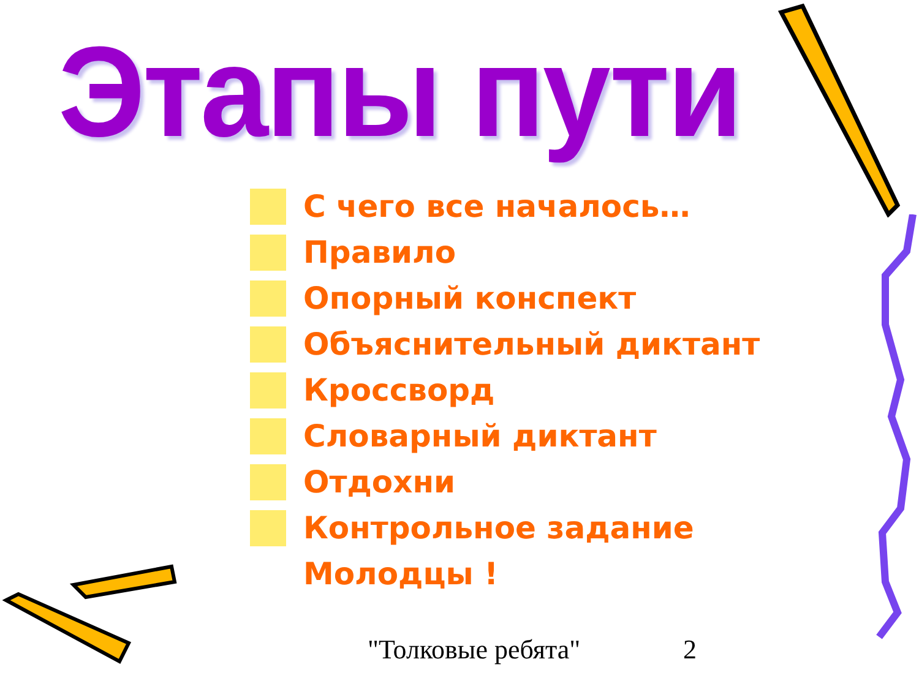Этапы пути
С чего все началось…
Правило
Опорный конспект
Объяснительный диктант
Кроссворд
Словарный диктант
Отдохни
Контрольное задание
Молодцы !
"Толковые ребята" 2